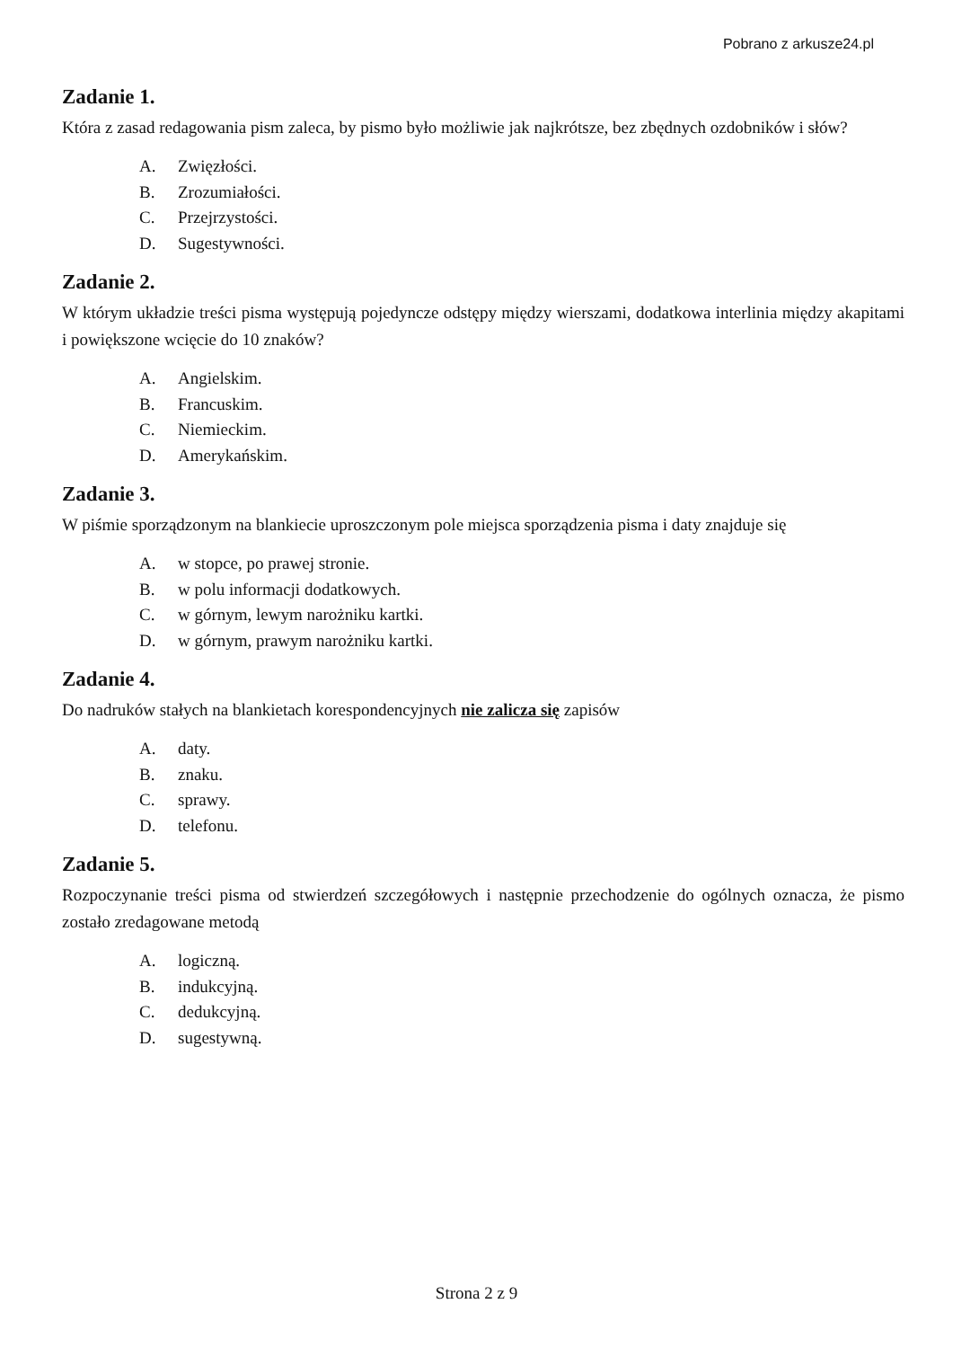Pobrano z arkusze24.pl
Zadanie 1.
Która z zasad redagowania pism zaleca, by pismo było możliwie jak najkrótsze, bez zbędnych ozdobników i słów?
A. Zwięzłości.
B. Zrozumiałości.
C. Przejrzystości.
D. Sugestywności.
Zadanie 2.
W którym układzie treści pisma występują pojedyncze odstępy między wierszami, dodatkowa interlinia między akapitami i powiększone wcięcie do 10 znaków?
A. Angielskim.
B. Francuskim.
C. Niemieckim.
D. Amerykańskim.
Zadanie 3.
W piśmie sporządzonym na blankiecie uproszczonym pole miejsca sporządzenia pisma i daty znajduje się
A. w stopce, po prawej stronie.
B. w polu informacji dodatkowych.
C. w górnym, lewym narożniku kartki.
D. w górnym, prawym narożniku kartki.
Zadanie 4.
Do nadruków stałych na blankietach korespondencyjnych nie zalicza się zapisów
A. daty.
B. znaku.
C. sprawy.
D. telefonu.
Zadanie 5.
Rozpoczynanie treści pisma od stwierdzeń szczegółowych i następnie przechodzenie do ogólnych oznacza, że pismo zostało zredagowane metodą
A. logiczną.
B. indukcyjną.
C. dedukcyjną.
D. sugestywną.
Strona 2 z 9